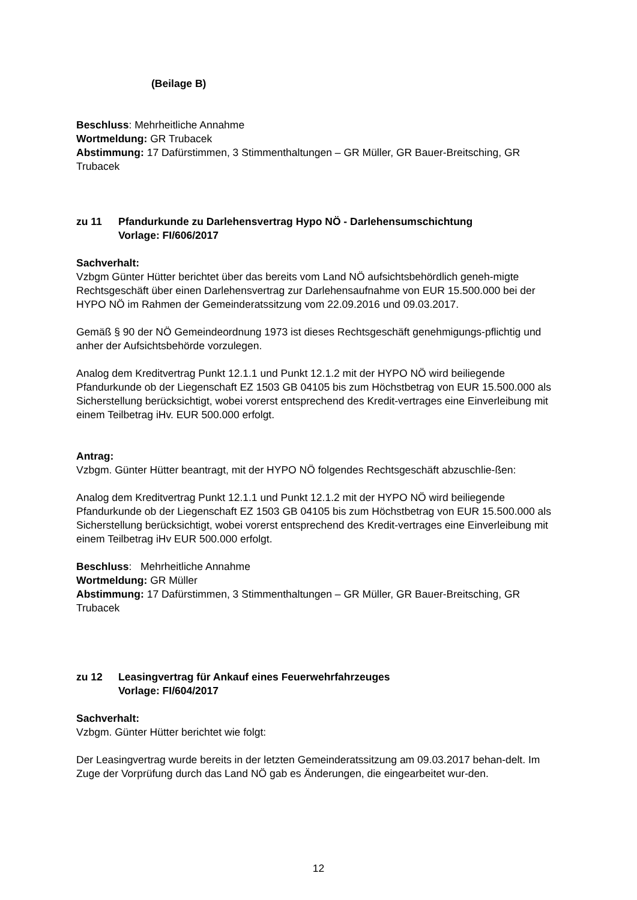(Beilage B)
Beschluss: Mehrheitliche Annahme
Wortmeldung: GR Trubacek
Abstimmung: 17 Dafürstimmen, 3 Stimmenthaltungen – GR Müller, GR Bauer-Breitsching, GR Trubacek
zu 11 Pfandurkunde zu Darlehensvertrag Hypo NÖ - Darlehensumschichtung
Vorlage: FI/606/2017
Sachverhalt:
Vzbgm Günter Hütter berichtet über das bereits vom Land NÖ aufsichtsbehördlich geneh-migte Rechtsgeschäft über einen Darlehensvertrag zur Darlehensaufnahme von EUR 15.500.000 bei der HYPO NÖ im Rahmen der Gemeinderatssitzung vom 22.09.2016 und 09.03.2017.
Gemäß § 90 der NÖ Gemeindeordnung 1973 ist dieses Rechtsgeschäft genehmigungs-pflichtig und anher der Aufsichtsbehörde vorzulegen.
Analog dem Kreditvertrag Punkt 12.1.1 und Punkt 12.1.2 mit der HYPO NÖ wird beiliegende Pfandurkunde ob der Liegenschaft EZ 1503 GB 04105 bis zum Höchstbetrag von EUR 15.500.000 als Sicherstellung berücksichtigt, wobei vorerst entsprechend des Kredit-vertrages eine Einverleibung mit einem Teilbetrag iHv. EUR 500.000 erfolgt.
Antrag:
Vzbgm. Günter Hütter beantragt, mit der HYPO NÖ folgendes Rechtsgeschäft abzuschlie-ßen:
Analog dem Kreditvertrag Punkt 12.1.1 und Punkt 12.1.2 mit der HYPO NÖ wird beiliegende Pfandurkunde ob der Liegenschaft EZ 1503 GB 04105 bis zum Höchstbetrag von EUR 15.500.000 als Sicherstellung berücksichtigt, wobei vorerst entsprechend des Kredit-vertrages eine Einverleibung mit einem Teilbetrag iHv EUR 500.000 erfolgt.
Beschluss: Mehrheitliche Annahme
Wortmeldung: GR Müller
Abstimmung: 17 Dafürstimmen, 3 Stimmenthaltungen – GR Müller, GR Bauer-Breitsching, GR Trubacek
zu 12 Leasingvertrag für Ankauf eines Feuerwehrfahrzeuges
Vorlage: FI/604/2017
Sachverhalt:
Vzbgm. Günter Hütter berichtet wie folgt:
Der Leasingvertrag wurde bereits in der letzten Gemeinderatssitzung am 09.03.2017 behan-delt. Im Zuge der Vorprüfung durch das Land NÖ gab es Änderungen, die eingearbeitet wur-den.
12